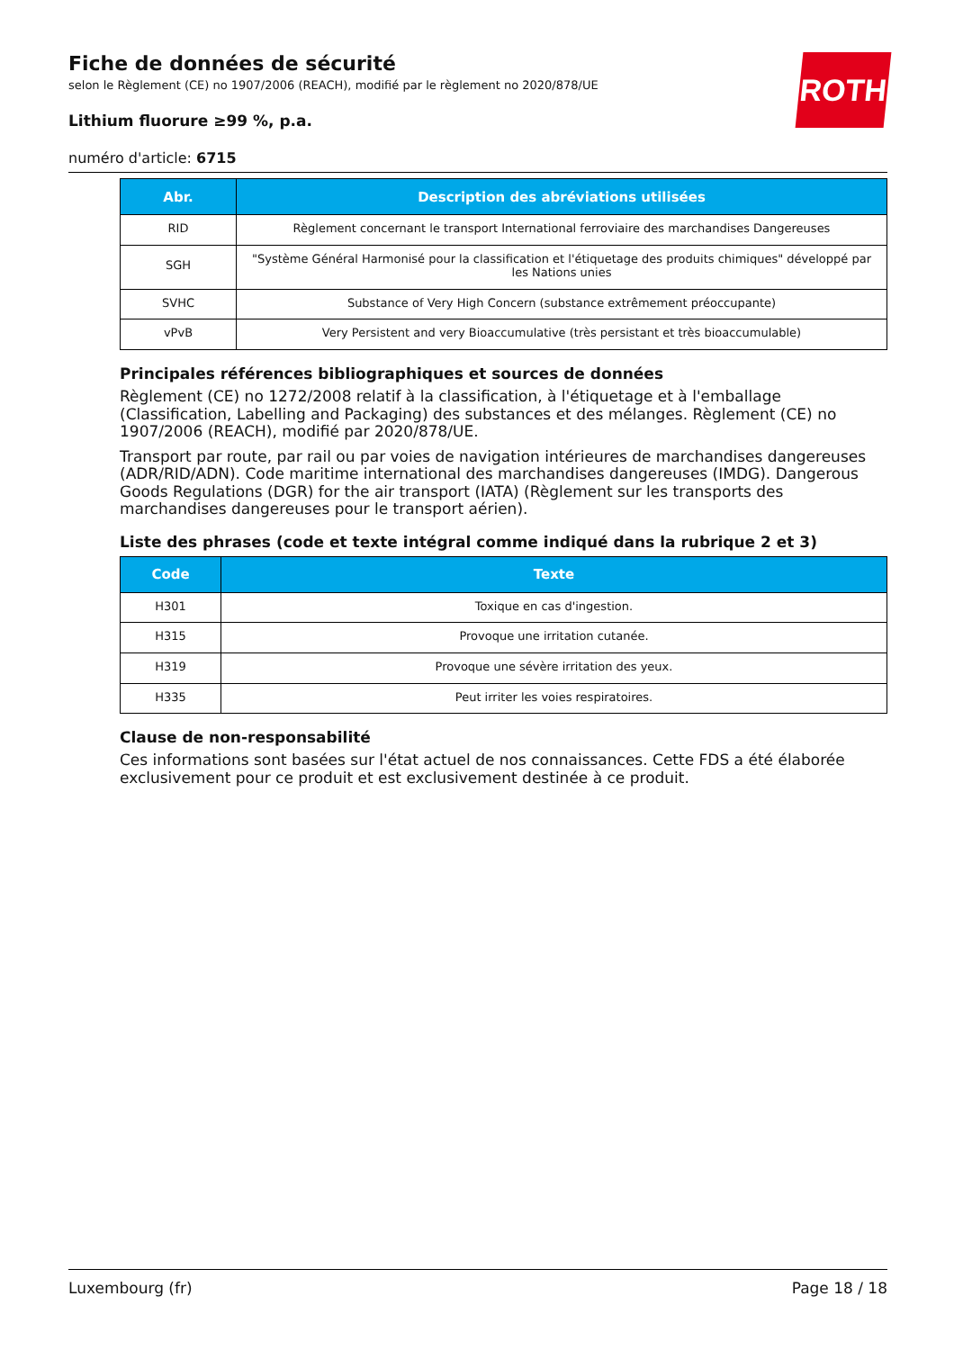ROTH
Fiche de données de sécurité
selon le Règlement (CE) no 1907/2006 (REACH), modifié par le règlement no 2020/878/UE
Lithium fluorure ≥99 %, p.a.
numéro d'article: 6715
| Abr. | Description des abréviations utilisées |
| --- | --- |
| RID | Règlement concernant le transport International ferroviaire des marchandises Dangereuses |
| SGH | "Système Général Harmonisé pour la classification et l'étiquetage des produits chimiques" développé par les Nations unies |
| SVHC | Substance of Very High Concern (substance extrêmement préoccupante) |
| vPvB | Very Persistent and very Bioaccumulative (très persistant et très bioaccumulable) |
Principales références bibliographiques et sources de données
Règlement (CE) no 1272/2008 relatif à la classification, à l'étiquetage et à l'emballage (Classification, Labelling and Packaging) des substances et des mélanges. Règlement (CE) no 1907/2006 (REACH), modifié par 2020/878/UE.
Transport par route, par rail ou par voies de navigation intérieures de marchandises dangereuses (ADR/RID/ADN). Code maritime international des marchandises dangereuses (IMDG). Dangerous Goods Regulations (DGR) for the air transport (IATA) (Règlement sur les transports des marchandises dangereuses pour le transport aérien).
Liste des phrases (code et texte intégral comme indiqué dans la rubrique 2 et 3)
| Code | Texte |
| --- | --- |
| H301 | Toxique en cas d'ingestion. |
| H315 | Provoque une irritation cutanée. |
| H319 | Provoque une sévère irritation des yeux. |
| H335 | Peut irriter les voies respiratoires. |
Clause de non-responsabilité
Ces informations sont basées sur l'état actuel de nos connaissances. Cette FDS a été élaborée exclusi­vement pour ce produit et est exclusivement destinée à ce produit.
Luxembourg (fr) Page 18 / 18